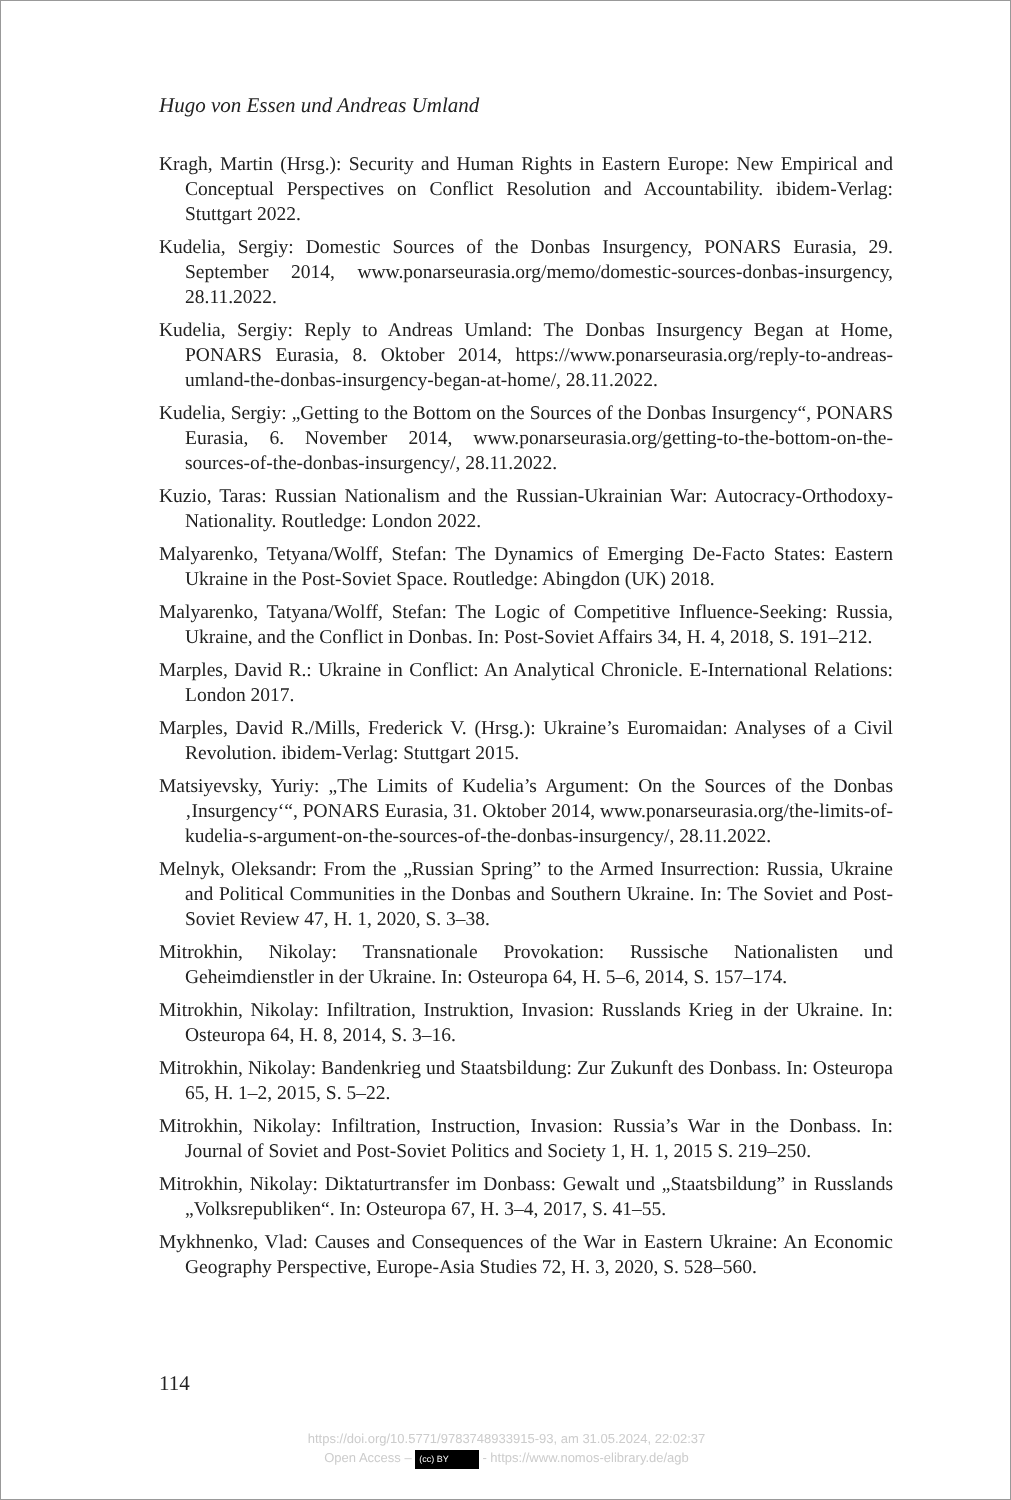Hugo von Essen und Andreas Umland
Kragh, Martin (Hrsg.): Security and Human Rights in Eastern Europe: New Empirical and Conceptual Perspectives on Conflict Resolution and Accountability. ibidem-Verlag: Stuttgart 2022.
Kudelia, Sergiy: Domestic Sources of the Donbas Insurgency, PONARS Eurasia, 29. September 2014, www.ponarseurasia.org/memo/domestic-sources-donbas-insurgency, 28.11.2022.
Kudelia, Sergiy: Reply to Andreas Umland: The Donbas Insurgency Began at Home, PONARS Eurasia, 8. Oktober 2014, https://www.ponarseurasia.org/reply-to-andreas-umland-the-donbas-insurgency-began-at-home/, 28.11.2022.
Kudelia, Sergiy: „Getting to the Bottom on the Sources of the Donbas Insurgency“, PONARS Eurasia, 6. November 2014, www.ponarseurasia.org/getting-to-the-bottom-on-the-sources-of-the-donbas-insurgency/, 28.11.2022.
Kuzio, Taras: Russian Nationalism and the Russian-Ukrainian War: Autocracy-Orthodoxy-Nationality. Routledge: London 2022.
Malyarenko, Tetyana/Wolff, Stefan: The Dynamics of Emerging De-Facto States: Eastern Ukraine in the Post-Soviet Space. Routledge: Abingdon (UK) 2018.
Malyarenko, Tatyana/Wolff, Stefan: The Logic of Competitive Influence-Seeking: Russia, Ukraine, and the Conflict in Donbas. In: Post-Soviet Affairs 34, H. 4, 2018, S. 191–212.
Marples, David R.: Ukraine in Conflict: An Analytical Chronicle. E-International Relations: London 2017.
Marples, David R./Mills, Frederick V. (Hrsg.): Ukraine’s Euromaidan: Analyses of a Civil Revolution. ibidem-Verlag: Stuttgart 2015.
Matsiyevsky, Yuriy: „The Limits of Kudelia’s Argument: On the Sources of the Donbas ‚Insurgency‘“, PONARS Eurasia, 31. Oktober 2014, www.ponarseurasia.org/the-limits-of-kudelia-s-argument-on-the-sources-of-the-donbas-insurgency/, 28.11.2022.
Melnyk, Oleksandr: From the „Russian Spring” to the Armed Insurrection: Russia, Ukraine and Political Communities in the Donbas and Southern Ukraine. In: The Soviet and Post-Soviet Review 47, H. 1, 2020, S. 3–38.
Mitrokhin, Nikolay: Transnationale Provokation: Russische Nationalisten und Geheimdienstler in der Ukraine. In: Osteuropa 64, H. 5–6, 2014, S. 157–174.
Mitrokhin, Nikolay: Infiltration, Instruktion, Invasion: Russlands Krieg in der Ukraine. In: Osteuropa 64, H. 8, 2014, S. 3–16.
Mitrokhin, Nikolay: Bandenkrieg und Staatsbildung: Zur Zukunft des Donbass. In: Osteuropa 65, H. 1–2, 2015, S. 5–22.
Mitrokhin, Nikolay: Infiltration, Instruction, Invasion: Russia’s War in the Donbass. In: Journal of Soviet and Post-Soviet Politics and Society 1, H. 1, 2015 S. 219–250.
Mitrokhin, Nikolay: Diktaturtransfer im Donbass: Gewalt und „Staatsbildung” in Russlands „Volksrepubliken“. In: Osteuropa 67, H. 3–4, 2017, S. 41–55.
Mykhnenko, Vlad: Causes and Consequences of the War in Eastern Ukraine: An Economic Geography Perspective, Europe-Asia Studies 72, H. 3, 2020, S. 528–560.
114
https://doi.org/10.5771/9783748933915-93, am 31.05.2024, 22:02:37
Open Access – (cc) BY - https://www.nomos-elibrary.de/agb